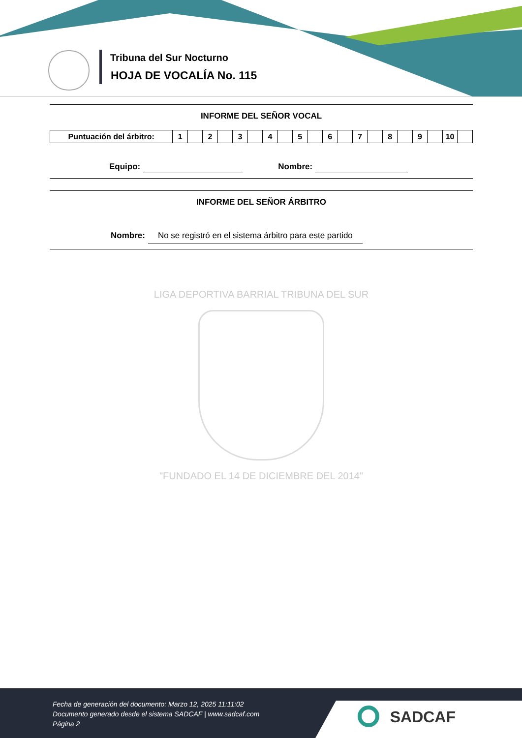Tribuna del Sur Nocturno
HOJA DE VOCALÍA No. 115
INFORME DEL SEÑOR VOCAL
| Puntuación del árbitro: | 1 | | 2 | | 3 | | 4 | | 5 | | 6 | | 7 | | 8 | | 9 | | 10 | |
Equipo: Nombre:
INFORME DEL SEÑOR ÁRBITRO
Nombre: No se registró en el sistema árbitro para este partido
LIGA DEPORTIVA BARRIAL TRIBUNA DEL SUR
"FUNDADO EL 14 DE DICIEMBRE DEL 2014"
Fecha de generación del documento: Marzo 12, 2025 11:11:02
Documento generado desde el sistema SADCAF | www.sadcaf.com
Página 2
SADCAF